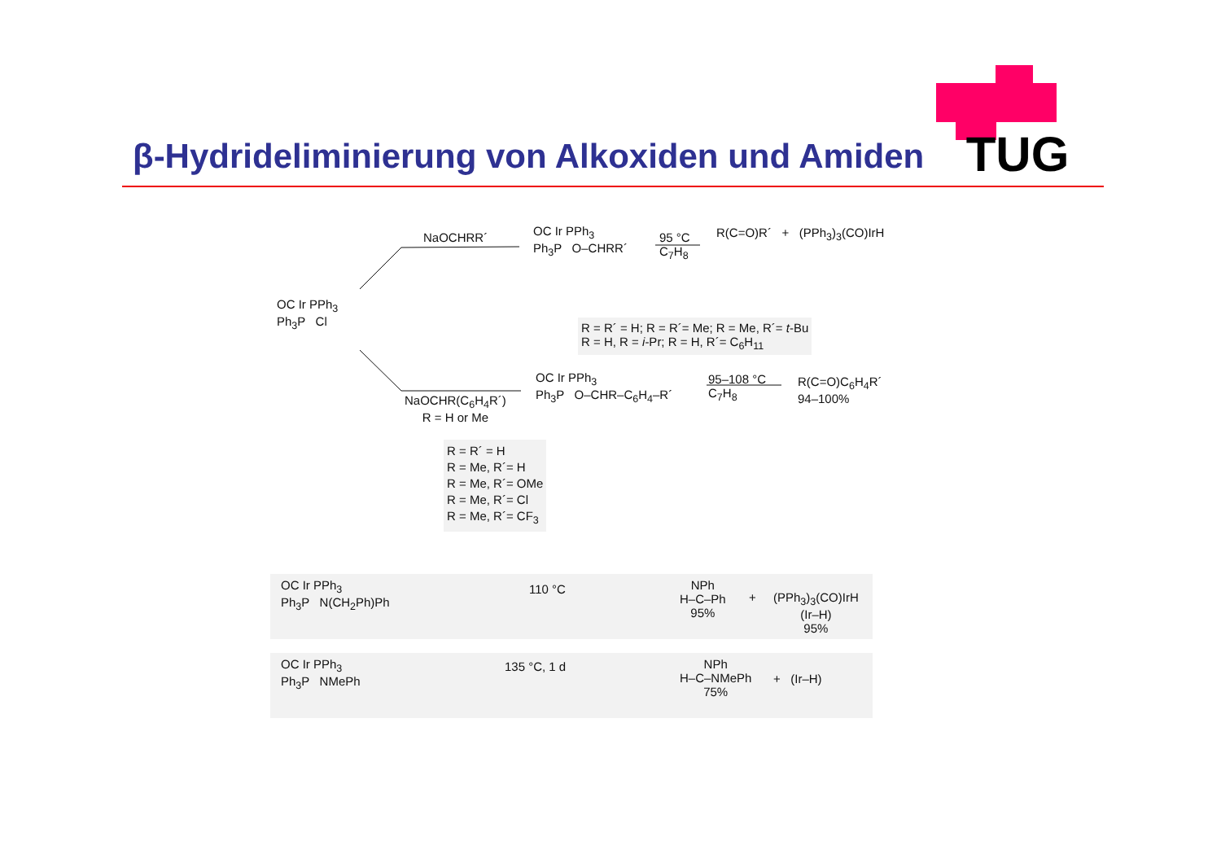TUG
β-Hydrideliminierung von Alkoxiden und Amiden
NaOCHRR´
OC Ir PPh<sub>3</sub>
Ph<sub>3</sub>P O–CHRR´
95 °C
C<sub>7</sub>H<sub>8</sub>
R(C=O)R´ + (PPh<sub>3</sub>)<sub>3</sub>(CO)IrH
OC Ir PPh<sub>3</sub>
Ph<sub>3</sub>P Cl
R = R´ = H; R = R´= Me; R = Me, R´= t-Bu
R = H, R = i-Pr; R = H, R´= C<sub>6</sub>H<sub>11</sub>
NaOCHR(C<sub>6</sub>H<sub>4</sub>R´)
R = H or Me
OC Ir PPh<sub>3</sub>
Ph<sub>3</sub>P O–CHR–C<sub>6</sub>H<sub>4</sub>–R´
95–108 °C
C<sub>7</sub>H<sub>8</sub>
R(C=O)C<sub>6</sub>H<sub>4</sub>R´
94–100%
R = R´ = H
R = Me, R´= H
R = Me, R´= OMe
R = Me, R´= Cl
R = Me, R´= CF<sub>3</sub>
OC Ir PPh<sub>3</sub>
Ph<sub>3</sub>P N(CH<sub>2</sub>Ph)Ph
110 °C
NPh
H–C–Ph
95%
+
(PPh<sub>3</sub>)<sub>3</sub>(CO)IrH
(Ir–H)
95%
OC Ir PPh<sub>3</sub>
Ph<sub>3</sub>P NMePh
135 °C, 1 d
NPh
H–C–NMePh
75%
+ (Ir–H)